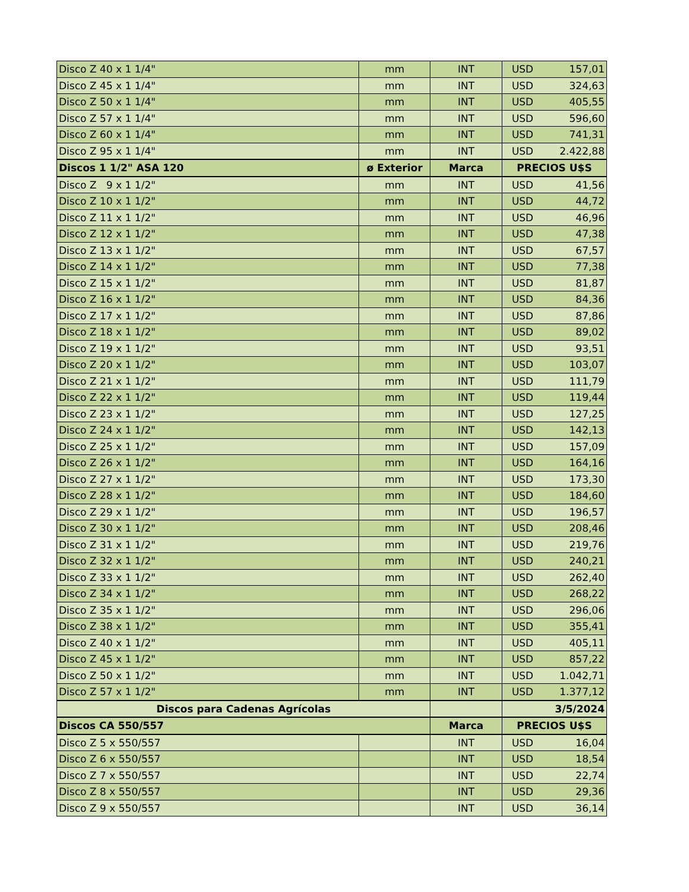| Disco Z 40 x 1 1/4" | mm | INT | USD | 157,01 |
| Disco Z 45 x 1 1/4" | mm | INT | USD | 324,63 |
| Disco Z 50 x 1 1/4" | mm | INT | USD | 405,55 |
| Disco Z 57 x 1 1/4" | mm | INT | USD | 596,60 |
| Disco Z 60 x 1 1/4" | mm | INT | USD | 741,31 |
| Disco Z 95 x 1 1/4" | mm | INT | USD | 2.422,88 |
| Discos 1 1/2" ASA 120 | ø Exterior | Marca | PRECIOS U$S | |
| Disco Z 9 x 1 1/2" | mm | INT | USD | 41,56 |
| Disco Z 10 x 1 1/2" | mm | INT | USD | 44,72 |
| Disco Z 11 x 1 1/2" | mm | INT | USD | 46,96 |
| Disco Z 12 x 1 1/2" | mm | INT | USD | 47,38 |
| Disco Z 13 x 1 1/2" | mm | INT | USD | 67,57 |
| Disco Z 14 x 1 1/2" | mm | INT | USD | 77,38 |
| Disco Z 15 x 1 1/2" | mm | INT | USD | 81,87 |
| Disco Z 16 x 1 1/2" | mm | INT | USD | 84,36 |
| Disco Z 17 x 1 1/2" | mm | INT | USD | 87,86 |
| Disco Z 18 x 1 1/2" | mm | INT | USD | 89,02 |
| Disco Z 19 x 1 1/2" | mm | INT | USD | 93,51 |
| Disco Z 20 x 1 1/2" | mm | INT | USD | 103,07 |
| Disco Z 21 x 1 1/2" | mm | INT | USD | 111,79 |
| Disco Z 22 x 1 1/2" | mm | INT | USD | 119,44 |
| Disco Z 23 x 1 1/2" | mm | INT | USD | 127,25 |
| Disco Z 24 x 1 1/2" | mm | INT | USD | 142,13 |
| Disco Z 25 x 1 1/2" | mm | INT | USD | 157,09 |
| Disco Z 26 x 1 1/2" | mm | INT | USD | 164,16 |
| Disco Z 27 x 1 1/2" | mm | INT | USD | 173,30 |
| Disco Z 28 x 1 1/2" | mm | INT | USD | 184,60 |
| Disco Z 29 x 1 1/2" | mm | INT | USD | 196,57 |
| Disco Z 30 x 1 1/2" | mm | INT | USD | 208,46 |
| Disco Z 31 x 1 1/2" | mm | INT | USD | 219,76 |
| Disco Z 32 x 1 1/2" | mm | INT | USD | 240,21 |
| Disco Z 33 x 1 1/2" | mm | INT | USD | 262,40 |
| Disco Z 34 x 1 1/2" | mm | INT | USD | 268,22 |
| Disco Z 35 x 1 1/2" | mm | INT | USD | 296,06 |
| Disco Z 38 x 1 1/2" | mm | INT | USD | 355,41 |
| Disco Z 40 x 1 1/2" | mm | INT | USD | 405,11 |
| Disco Z 45 x 1 1/2" | mm | INT | USD | 857,22 |
| Disco Z 50 x 1 1/2" | mm | INT | USD | 1.042,71 |
| Disco Z 57 x 1 1/2" | mm | INT | USD | 1.377,12 |
| Discos para Cadenas Agrícolas | | | 3/5/2024 | |
| Discos CA 550/557 | | Marca | PRECIOS U$S | |
| Disco Z 5 x 550/557 | | INT | USD | 16,04 |
| Disco Z 6 x 550/557 | | INT | USD | 18,54 |
| Disco Z 7 x 550/557 | | INT | USD | 22,74 |
| Disco Z 8 x 550/557 | | INT | USD | 29,36 |
| Disco Z 9 x 550/557 | | INT | USD | 36,14 |